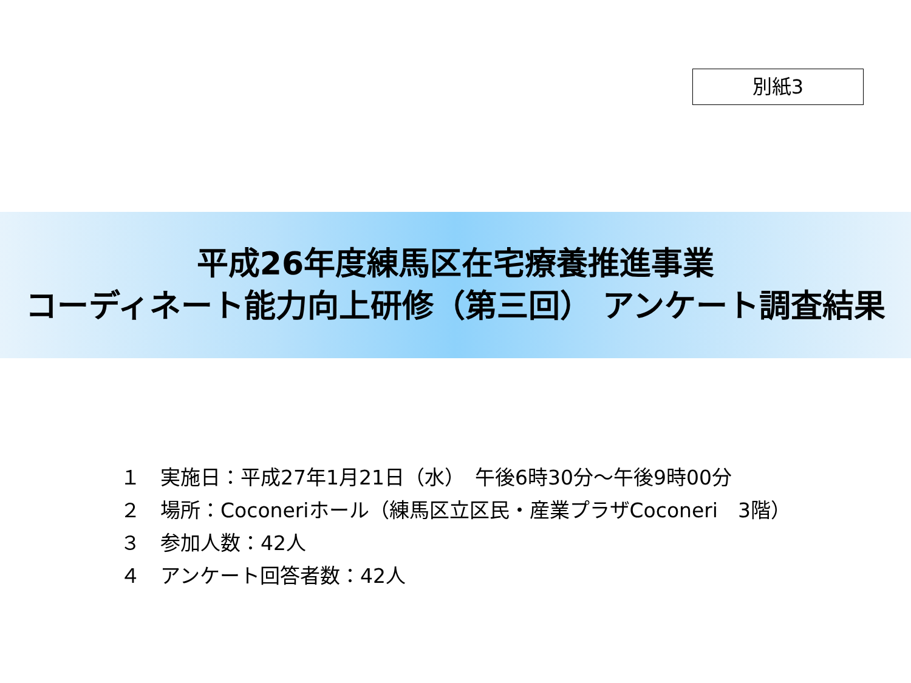別紙3
平成26年度練馬区在宅療養推進事業
コーディネート能力向上研修（第三回） アンケート調査結果
１　実施日：平成27年1月21日（水）　午後6時30分～午後9時00分
２　場所：Coconeriホール（練馬区立区民・産業プラザCoconeri　3階）
３　参加人数：42人
４　アンケート回答者数：42人